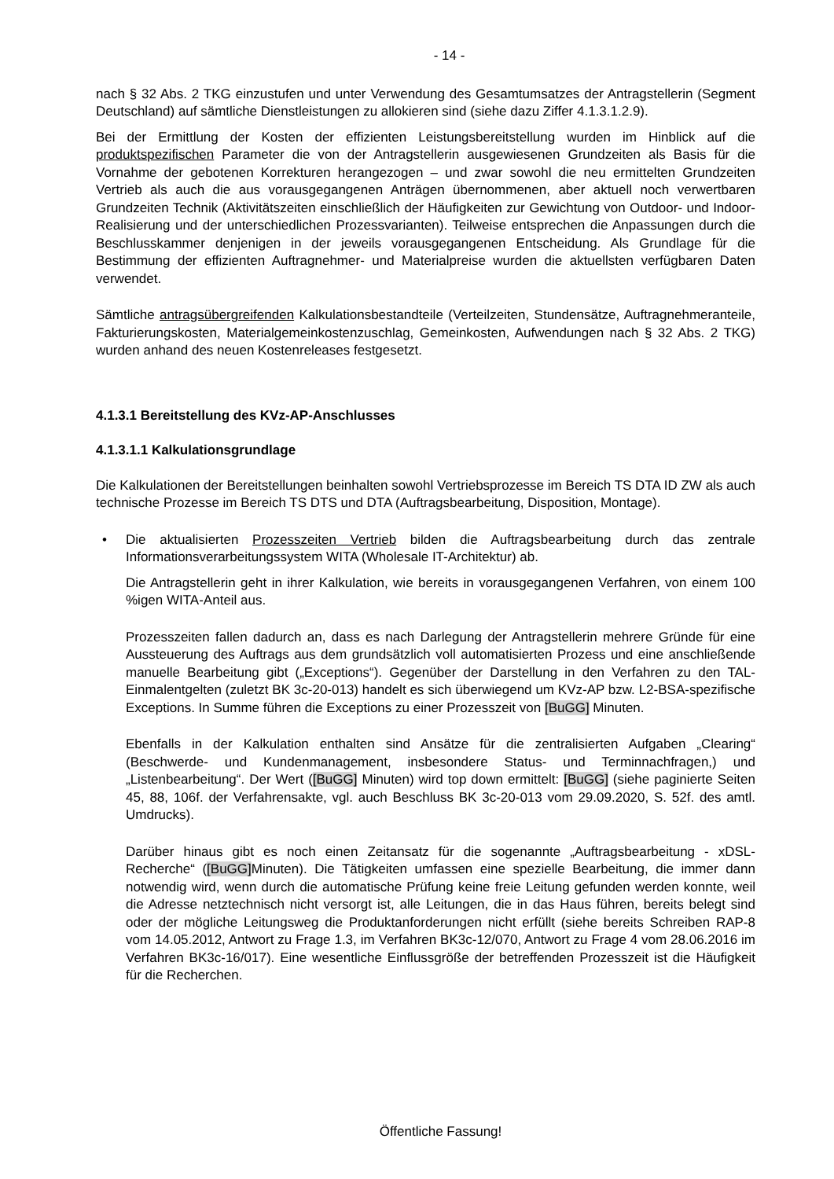- 14 -
nach § 32 Abs. 2 TKG einzustufen und unter Verwendung des Gesamtumsatzes der Antragstellerin (Segment Deutschland) auf sämtliche Dienstleistungen zu allokieren sind (siehe dazu Ziffer 4.1.3.1.2.9).
Bei der Ermittlung der Kosten der effizienten Leistungsbereitstellung wurden im Hinblick auf die produktspezifischen Parameter die von der Antragstellerin ausgewiesenen Grundzeiten als Basis für die Vornahme der gebotenen Korrekturen herangezogen – und zwar sowohl die neu ermittelten Grundzeiten Vertrieb als auch die aus vorausgegangenen Anträgen übernommenen, aber aktuell noch verwertbaren Grundzeiten Technik (Aktivitätszeiten einschließlich der Häufigkeiten zur Gewichtung von Outdoor- und Indoor-Realisierung und der unterschiedlichen Prozessvarianten). Teilweise entsprechen die Anpassungen durch die Beschlusskammer denjenigen in der jeweils vorausgegangenen Entscheidung. Als Grundlage für die Bestimmung der effizienten Auftragnehmer- und Materialpreise wurden die aktuellsten verfügbaren Daten verwendet.
Sämtliche antragsübergreifenden Kalkulationsbestandteile (Verteilzeiten, Stundensätze, Auftragnehmeranteile, Fakturierungskosten, Materialgemeinkostenzuschlag, Gemeinkosten, Aufwendungen nach § 32 Abs. 2 TKG) wurden anhand des neuen Kostenreleases festgesetzt.
4.1.3.1 Bereitstellung des KVz-AP-Anschlusses
4.1.3.1.1 Kalkulationsgrundlage
Die Kalkulationen der Bereitstellungen beinhalten sowohl Vertriebsprozesse im Bereich TS DTA ID ZW als auch technische Prozesse im Bereich TS DTS und DTA (Auftragsbearbeitung, Disposition, Montage).
• Die aktualisierten Prozesszeiten Vertrieb bilden die Auftragsbearbeitung durch das zentrale Informationsverarbeitungssystem WITA (Wholesale IT-Architektur) ab.
Die Antragstellerin geht in ihrer Kalkulation, wie bereits in vorausgegangenen Verfahren, von einem 100 %igen WITA-Anteil aus.
Prozesszeiten fallen dadurch an, dass es nach Darlegung der Antragstellerin mehrere Gründe für eine Aussteuerung des Auftrags aus dem grundsätzlich voll automatisierten Prozess und eine anschließende manuelle Bearbeitung gibt („Exceptions“). Gegenüber der Darstellung in den Verfahren zu den TAL-Einmalentgelten (zuletzt BK 3c-20-013) handelt es sich überwiegend um KVz-AP bzw. L2-BSA-spezifische Exceptions. In Summe führen die Exceptions zu einer Prozesszeit von [BuGG] Minuten.
Ebenfalls in der Kalkulation enthalten sind Ansätze für die zentralisierten Aufgaben „Clearing“ (Beschwerde- und Kundenmanagement, insbesondere Status- und Terminnachfragen,) und „Listenbearbeitung“. Der Wert ([BuGG] Minuten) wird top down ermittelt: [BuGG] (siehe paginierte Seiten 45, 88, 106f. der Verfahrensakte, vgl. auch Beschluss BK 3c-20-013 vom 29.09.2020, S. 52f. des amtl. Umdrucks).
Darüber hinaus gibt es noch einen Zeitansatz für die sogenannte „Auftragsbearbeitung - xDSL-Recherche“ ([BuGG] Minuten). Die Tätigkeiten umfassen eine spezielle Bearbeitung, die immer dann notwendig wird, wenn durch die automatische Prüfung keine freie Leitung gefunden werden konnte, weil die Adresse netztechnisch nicht versorgt ist, alle Leitungen, die in das Haus führen, bereits belegt sind oder der mögliche Leitungsweg die Produktanforderungen nicht erfüllt (siehe bereits Schreiben RAP-8 vom 14.05.2012, Antwort zu Frage 1.3, im Verfahren BK3c-12/070, Antwort zu Frage 4 vom 28.06.2016 im Verfahren BK3c-16/017). Eine wesentliche Einflussgröße der betreffenden Prozesszeit ist die Häufigkeit für die Recherchen.
Öffentliche Fassung!